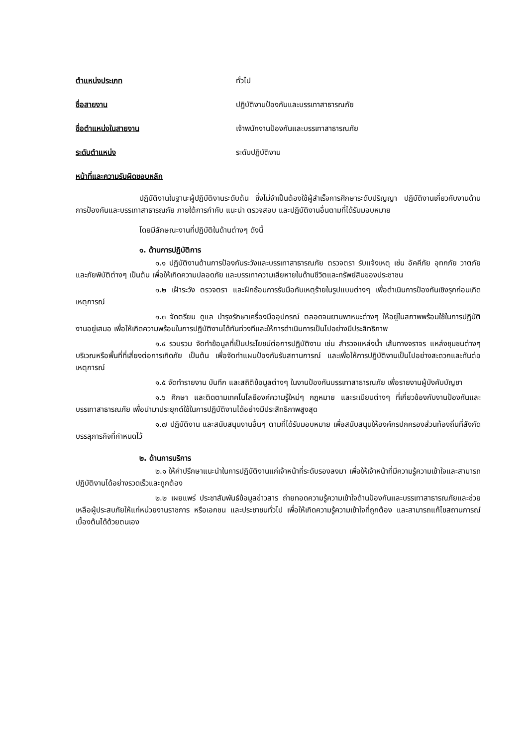ตำแหน่งประเภท ทั่วไป
ชื่อสายงาน ปฏิบัติงานป้องกันและบรรเทาสาธารณภัย
ชื่อตำแหน่งในสายงาน เจ้าพนักงานป้องกันและบรรเทาสาธารณภัย
ระดับตำแหน่ง ระดับปฏิบัติงาน
หน้าที่และความรับผิดชอบหลัก
ปฏิบัติงานในฐานะผู้ปฏิบัติงานระดับต้น ซึ่งไม่จำเป็นต้องใช้ผู้สำเร็จการศึกษาระดับปริญญา ปฏิบัติงานเกี่ยวกับงานด้านการป้องกันและบรรเทาสาธารณภัย ภายใต้การกำกับ แนะนำ ตรวจสอบ และปฏิบัติงานอื่นตามที่ได้รับมอบหมาย
โดยมีลักษณะงานที่ปฏิบัติในด้านต่างๆ ดังนี้
๑. ด้านการปฏิบัติการ
๑.๑ ปฏิบัติงานด้านการป้องกันระวังและบรรเทาสาธารณภัย ตรวจตรา รับแจ้งเหตุ เช่น อัคคีภัย อุทกภัย วาตภัย และภัยพิบัติต่างๆ เป็นต้น เพื่อให้เกิดความปลอดภัย และบรรเทาความเสียหายในด้านชีวิตและทรัพย์สินของประชาชน
๑.๒ เฝ้าระวัง ตรวจตรา และฝึกซ้อมการรับมือกับเหตุร้ายในรูปแบบต่างๆ เพื่อดำเนินการป้องกันเชิงรุกก่อนเกิดเหตุการณ์
๑.๓ จัดตรียม ดูแล บำรุงรักษาเครื่องมืออุปกรณ์ ตลอดจนยานพาหนะต่างๆ ให้อยู่ในสภาพพร้อมใช้ในการปฏิบัติงานอยู่เสมอ เพื่อให้เกิดความพร้อมในการปฏิบัติงานได้ทันท่วงทีและให้การดำเนินการเป็นไปอย่างมีประสิทธิภาพ
๑.๔ รวบรวม จัดทำข้อมูลที่เป็นประโยชน์ต่อการปฏิบัติงาน เช่น สำรวจแหล่งน้ำ เส้นทางจราจร แหล่งชุมชนต่างๆ บริเวณหรือพื้นที่ที่เสี่ยงต่อการเกิดภัย เป็นต้น เพื่อจัดทำแผนป้องกันรับสถานการณ์ และเพื่อให้การปฏิบัติงานเป็นไปอย่างสะดวกและทันต่อเหตุการณ์
๑.๕ จัดทำรายงาน บันทึก และสถิติข้อมูลต่างๆ ในงานป้องกันบรรเทาสาธารณภัย เพื่อรายงานผู้บังคับบัญชา
๑.๖ ศึกษา และติดตามเทคโนโลยีองค์ความรู้ใหม่ๆ กฎหมาย และระเบียบต่างๆ ที่เกี่ยวข้องกับงานป้องกันและบรรเทาสาธารณภัย เพื่อนำมาประยุกต์ใช้ในการปฏิบัติงานได้อย่างมีประสิทธิภาพสูงสุด
๑.๗ ปฏิบัติงาน และสนับสนุนงานอื่นๆ ตามที่ได้รับมอบหมาย เพื่อสนับสนุนให้องค์กรปกครองส่วนท้องถิ่นที่สังกัดบรรลุภารกิจที่กำหนดไว้
๒. ด้านการบริการ
๒.๑ ให้คำปรึกษาแนะนำในการปฏิบัติงานแก่เจ้าหน้าที่ระดับรองลงมา เพื่อให้เจ้าหน้าที่มีความรู้ความเข้าใจและสามารถปฏิบัติงานได้อย่างรวดเร็วและถูกต้อง
๒.๒ เผยแพร่ ประชาสัมพันธ์ข้อมูลข่าวสาร ถ่ายทอดความรู้ความเข้าใจด้านป้องกันและบรรเทาสาธารณภัยและช่วยเหลือผู้ประสบภัยให้แก่หน่วยงานราชการ หรือเอกชน และประชาชนทั่วไป เพื่อให้เกิดความรู้ความเข้าใจที่ถูกต้อง และสามารถแก้ไขสถานการณ์เบื้องต้นได้ด้วยตนเอง